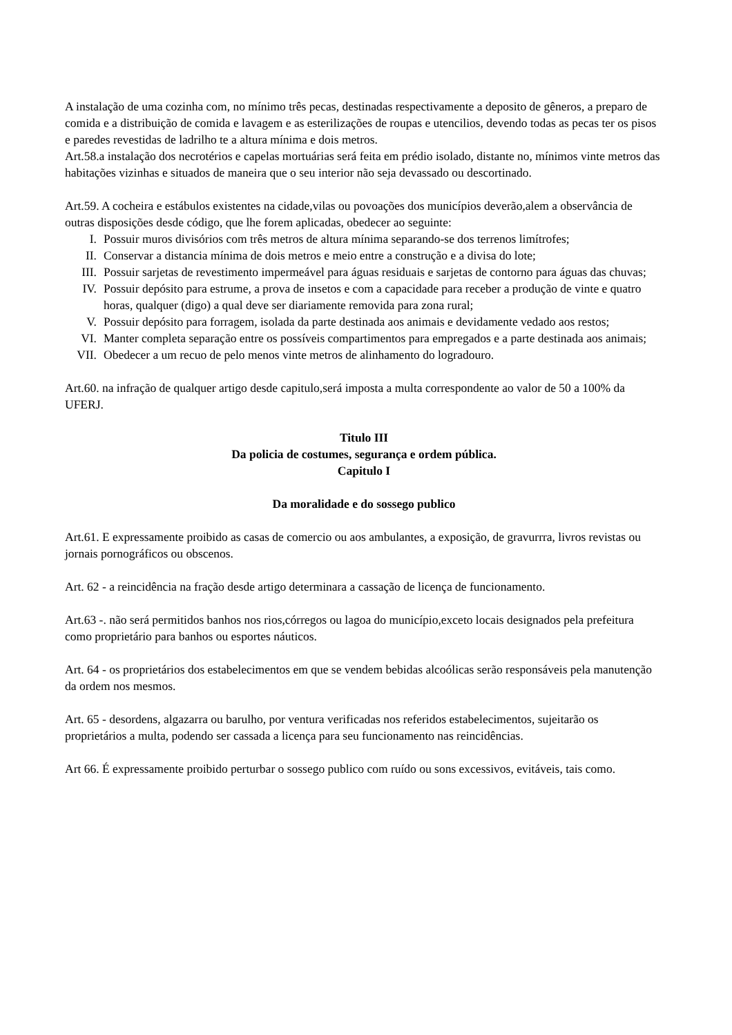A instalação de uma cozinha com, no mínimo três pecas, destinadas respectivamente a deposito de gêneros, a preparo de comida e a distribuição de comida e lavagem e as esterilizações de roupas e utencilios, devendo todas as pecas ter os pisos e paredes revestidas de ladrilho te a altura mínima e dois metros.
Art.58.a instalação dos necrotérios e capelas mortuárias será feita em prédio isolado, distante no, mínimos vinte metros das habitações vizinhas e situados de maneira que o seu interior não seja devassado ou descortinado.
Art.59. A cocheira e estábulos existentes na cidade,vilas ou povoações dos municípios deverão,alem a observância de outras disposições desde código, que lhe forem aplicadas, obedecer ao seguinte:
I. Possuir muros divisórios com três metros de altura mínima separando-se dos terrenos limítrofes;
II. Conservar a distancia mínima de dois metros e meio entre a construção e a divisa do lote;
III. Possuir sarjetas de revestimento impermeável para águas residuais e sarjetas de contorno para águas das chuvas;
IV. Possuir depósito para estrume, a prova de insetos e com a capacidade para receber a produção de vinte e quatro horas, qualquer (digo) a qual deve ser diariamente removida para zona rural;
V. Possuir depósito para forragem, isolada da parte destinada aos animais e devidamente vedado aos restos;
VI. Manter completa separação entre os possíveis compartimentos para empregados e a parte destinada aos animais;
VII. Obedecer a um recuo de pelo menos vinte metros de alinhamento do logradouro.
Art.60. na infração de qualquer artigo desde capitulo,será imposta a multa correspondente ao valor de 50 a 100% da UFERJ.
Titulo III
Da policia de costumes, segurança e ordem pública.
Capitulo I
Da moralidade e do sossego publico
Art.61. E expressamente proibido as casas de comercio ou aos ambulantes, a exposição, de gravurrra, livros revistas ou jornais pornográficos ou obscenos.
Art. 62 - a reincidência na fração desde artigo determinara a cassação de licença de funcionamento.
Art.63 -. não será permitidos banhos nos rios,córregos ou lagoa do município,exceto locais designados pela prefeitura como proprietário para banhos ou esportes náuticos.
Art. 64 - os proprietários dos estabelecimentos em que se vendem bebidas alcoólicas serão responsáveis pela manutenção da ordem nos mesmos.
Art. 65 - desordens, algazarra ou barulho, por ventura verificadas nos referidos estabelecimentos, sujeitarão os proprietários a multa, podendo ser cassada a licença para seu funcionamento nas reincidências.
Art 66. É expressamente proibido perturbar o sossego publico com ruído ou sons excessivos, evitáveis, tais como.